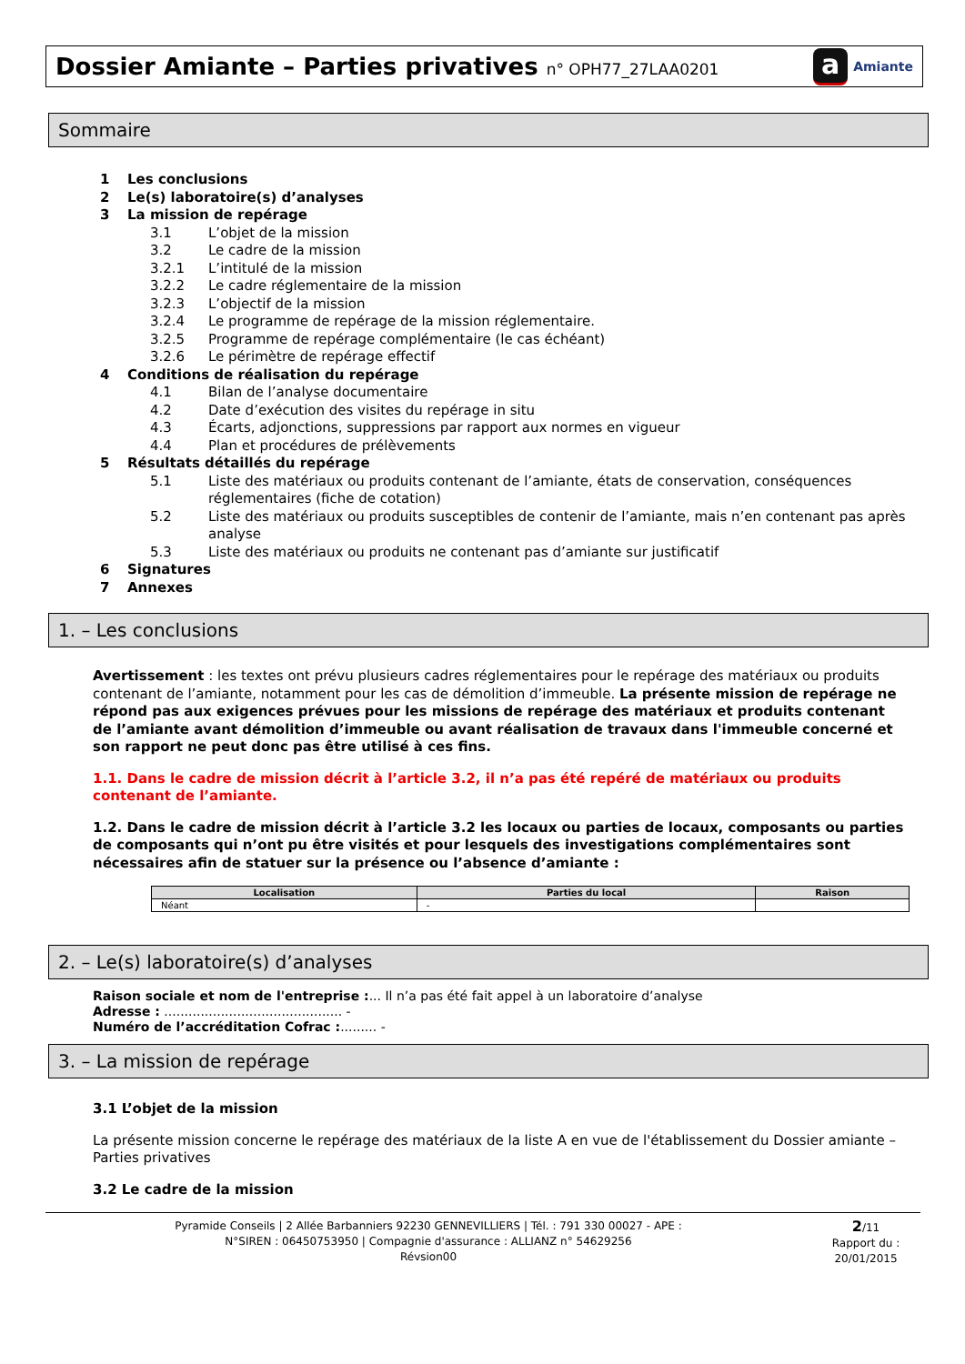Dossier Amiante – Parties privatives n° OPH77_27LAA0201
a Amiante
Sommaire
1 Les conclusions
2 Le(s) laboratoire(s) d’analyses
3 La mission de repérage
3.1 L’objet de la mission
3.2 Le cadre de la mission
3.2.1 L’intitulé de la mission
3.2.2 Le cadre réglementaire de la mission
3.2.3 L’objectif de la mission
3.2.4 Le programme de repérage de la mission réglementaire.
3.2.5 Programme de repérage complémentaire (le cas échéant)
3.2.6 Le périmètre de repérage effectif
4 Conditions de réalisation du repérage
4.1 Bilan de l’analyse documentaire
4.2 Date d’exécution des visites du repérage in situ
4.3 Écarts, adjonctions, suppressions par rapport aux normes en vigueur
4.4 Plan et procédures de prélèvements
5 Résultats détaillés du repérage
5.1 Liste des matériaux ou produits contenant de l’amiante, états de conservation, conséquences réglementaires (fiche de cotation)
5.2 Liste des matériaux ou produits susceptibles de contenir de l’amiante, mais n’en contenant pas après analyse
5.3 Liste des matériaux ou produits ne contenant pas d’amiante sur justificatif
6 Signatures
7 Annexes
1. – Les conclusions
Avertissement : les textes ont prévu plusieurs cadres réglementaires pour le repérage des matériaux ou produits contenant de l’amiante, notamment pour les cas de démolition d’immeuble. La présente mission de repérage ne répond pas aux exigences prévues pour les missions de repérage des matériaux et produits contenant de l’amiante avant démolition d’immeuble ou avant réalisation de travaux dans l'immeuble concerné et son rapport ne peut donc pas être utilisé à ces fins.
1.1. Dans le cadre de mission décrit à l’article 3.2, il n’a pas été repéré de matériaux ou produits contenant de l’amiante.
1.2. Dans le cadre de mission décrit à l’article 3.2 les locaux ou parties de locaux, composants ou parties de composants qui n’ont pu être visités et pour lesquels des investigations complémentaires sont nécessaires afin de statuer sur la présence ou l’absence d’amiante :
| Localisation | Parties du local | Raison |
| --- | --- | --- |
| Néant | - | |
2. – Le(s) laboratoire(s) d’analyses
Raison sociale et nom de l'entreprise :... Il n’a pas été fait appel à un laboratoire d’analyse
Adresse : ............................................ -
Numéro de l’accréditation Cofrac :......... -
3. – La mission de repérage
3.1 L’objet de la mission
La présente mission concerne le repérage des matériaux de la liste A en vue de l'établissement du Dossier amiante – Parties privatives
3.2 Le cadre de la mission
Pyramide Conseils | 2 Allée Barbanniers 92230 GENNEVILLIERS | Tél. : 791 330 00027 - APE :
N°SIREN : 06450753950 | Compagnie d'assurance : ALLIANZ n° 54629256
Révsion00
2/11
Rapport du :
20/01/2015